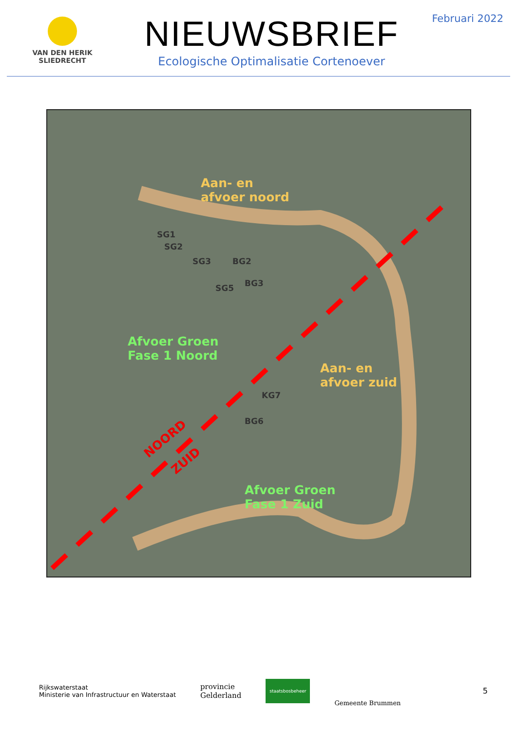VAN DEN HERIK
SLIEDRECHT
NIEUWSBRIEF
Ecologische Optimalisatie Cortenoever
Februari 2022
Aan- en
afvoer noord
SG1
SG2
SG3 BG2
SG5 BG3
Afvoer Groen
Fase 1 Noord
Aan- en
afvoer zuid
KG7
BG6
NOORD
ZUID
Afvoer Groen
Fase 1 Zuid
Rijkswaterstaat
Ministerie van Infrastructuur en Waterstaat
provincie
Gelderland
staatsbosbeheer
Gemeente Brummen
5